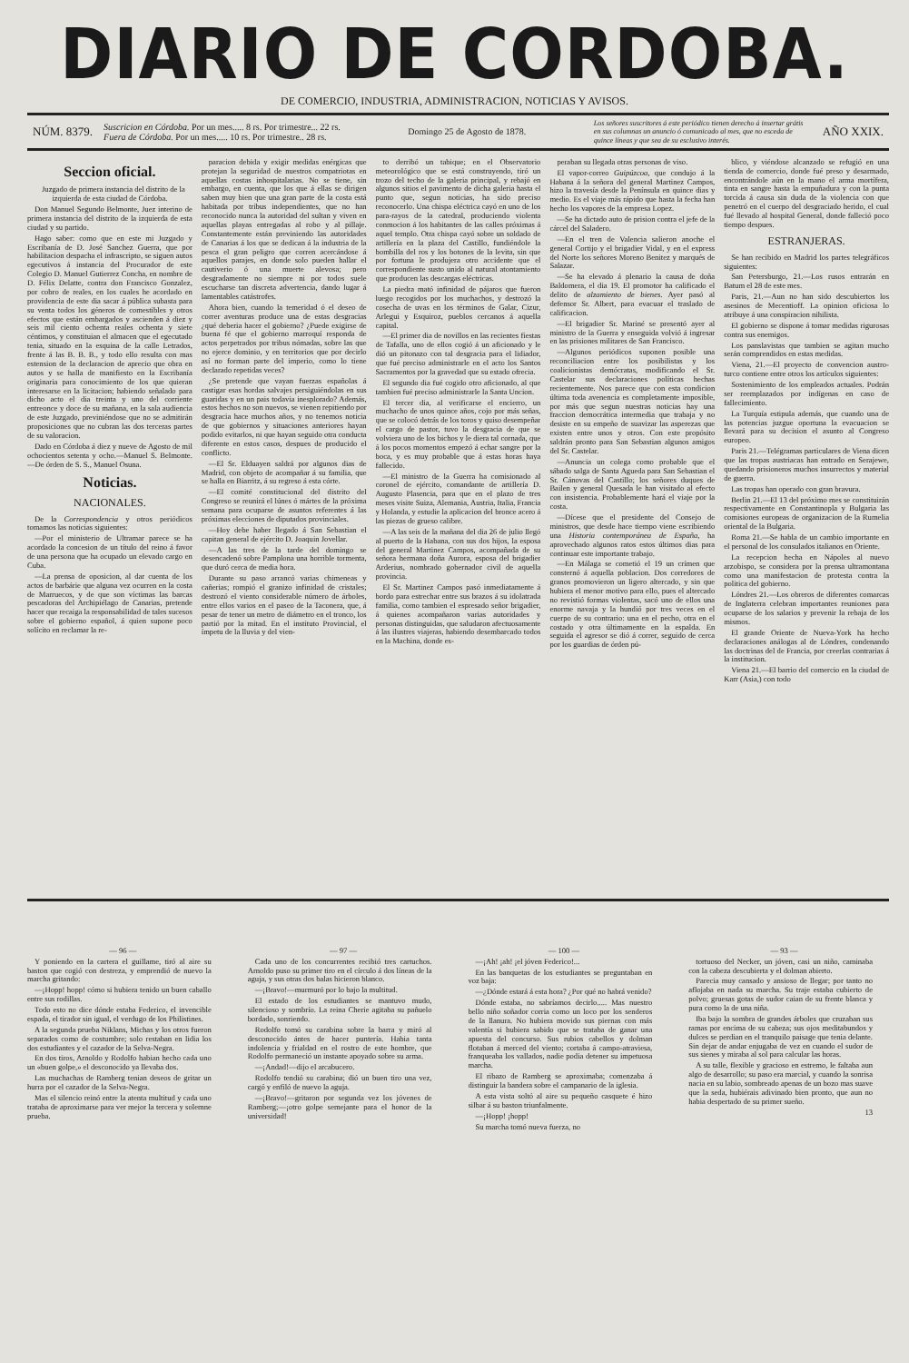DIARIO DE CORDOBA.
DE COMERCIO, INDUSTRIA, ADMINISTRACION, NOTICIAS Y AVISOS.
NÚM. 8379.
Suscricion en Córdoba. Por un mes..... 8 rs. Por trimestre... 22 rs.
Fuera de Córdoba. Por un mes..... 10 rs. Por trimestre.. 28 rs.
Domingo 25 de Agosto de 1878.
Los señores suscritores á este periódico tienen derecho á insertar grátis en sus columnas un anuncio ó comunicado al mes, que no esceda de quince líneas y que sea de su esclusivo interés.
AÑO XXIX.
Seccion oficial.
Juzgado de primera instancia del distrito de la izquierda de esta ciudad de Córdoba.
Don Manuel Segundo Belmonte, Juez interino de primera instancia del distrito de la izquierda de esta ciudad y su partido.
Hago saber: como que en este mi Juzgado y Escribanía de D. José Sanchez Guerra, que por habilitacion despacha el infrascripto, se siguen autos egecutivos á instancia del Procurador de este Colegio D. Manuel Gutierrez Concha, en nombre de D. Félix Delatte, contra don Francisco Gonzalez, por cobro de reales, en los cuales he acordado en providencia de este dia sacar á pública subasta para su venta todos los géneros de comestibles y otros efectos que están embargados y ascienden á diez y seis mil ciento ochenta reales ochenta y siete céntimos, y constituian el almacen que el egecutado tenia, situado en la esquina de la calle Letrados, frente á las B. B. B., y todo ello resulta con mas estension de la declaracion de aprecio que obra en autos y se halla de manifiesto en la Escribanía originaria para conocimiento de los que quieran interesarse en la licitacion; habiendo señalado para dicho acto el dia treinta y uno del corriente entreonce y doce de su mañana, en la sala audiencia de este Juzgado, previniéndose que no se admitirán proposiciones que no cubran las dos terceras partes de su valoracion.
Dado en Córdoba á diez y nueve de Agosto de mil ochocientos setenta y ocho.—Manuel S. Belmonte.—De órden de S. S., Manuel Osuna.
Noticias.
NACIONALES.
De la Correspondencia y otros periódicos tomamos las noticias siguientes:
—Por el ministerio de Ultramar parece se ha acordado la concesion de un título del reino á favor de una persona que ha ocupado un elevado cargo en Cuba.
—La prensa de oposicion, al dar cuenta de los actos de barbárie que alguna vez ocurren en la costa de Marruecos, y de que son víctimas las barcas pescadoras del Archipiélago de Canarias, pretende hacer que recaiga la responsabilidad de tales sucesos sobre el gobierno español, á quien supone poco solícito en reclamar la re-
paracion debida y exigir medidas enérgicas que protejan la seguridad de nuestros compatriotas en aquellas costas inhospitalarias. No se tiene, sin embargo, en cuenta, que los que á ellas se dirigen saben muy bien que una gran parte de la costa está habitada por tribus independientes, que no han reconocido nunca la autoridad del sultan y viven en aquellas playas entregadas al robo y al pillaje. Constantemente están previniendo las autoridades de Canarias á los que se dedican á la industria de la pesca el gran peligro que corren acercándose á aquellos parajes, en donde solo pueden hallar el cautiverio ó una muerte alevosa; pero desgradamente no siempre ni por todos suele escucharse tan discreta advertencia, dando lugar á lamentables catástrofes.
Ahora bien, cuando la temeridad ó el deseo de correr aventuras produce una de estas desgracias ¿qué deberia hacer el gobierno? ¿Puede exigirse de buena fé que el gobierno marroquí responda de actos perpetrados por tribus nómadas, sobre las que no ejerce dominio, y en territorios que por decirlo así no forman parte del imperio, como lo tiene declarado repetidas veces?
¿Se pretende que vayan fuerzas españolas á castigar esas hordas salvajes persiguiéndolas en sus guaridas y en un pais todavia inesplorado? Además, estos hechos no son nuevos, se vienen repitiendo por desgracia hace muchos años, y no tenemos noticia de que gobiernos y situaciones anteriores hayan podido evitarlos, ni que hayan seguido otra conducta diferente en estos casos, despues de producido el conflicto.
—El Sr. Elduayen saldrá por algunos dias de Madrid, con objeto de acompañar á su familia, que se halla en Biarritz, á su regreso á esta córte.
—El comité constitucional del distrito del Congreso se reunirá el lúnes ó mártes de la próxima semana para ocuparse de asuntos referentes á las próximas elecciones de diputados provinciales.
—Hoy debe haber llegado á San Sebastian el capitan general de ejército D. Joaquin Jovellar.
—A las tres de la tarde del domingo se desencadenó sobre Pamplona una horrible tormenta, que duró cerca de media hora.
Durante su paso arrancó varias chimeneas y cañerias; rompió el granizo infinidad de cristales; destrozó el viento considerable número de árboles, entre ellos varios en el paseo de la Taconera, que, á pesar de tener un metro de diámetro en el tronco, los partió por la mitad. En el instituto Provincial, el ímpetu de la lluvia y del vien-
to derribó un tabique; en el Observatorio meteorológico que se está construyendo, tiró un trozo del techo de la galeria principal, y rebajó en algunos sitios el pavimento de dicha galeria hasta el punto que, segun noticias, ha sido preciso reconocerlo. Una chispa eléctrica cayó en uno de los para-rayos de la catedral, produciendo violenta conmocion á los habitantes de las calles próximas á aquel templo. Otra chispa cayó sobre un soldado de artillería en la plaza del Castillo, fundiéndole la bombilla del ros y los botones de la levita, sin que por fortuna le produjera otro accidente que el correspondiente susto unido al natural atontamiento que producen las descargas eléctricas.
La piedra mató infinidad de pájaros que fueron luego recogidos por los muchachos, y destrozó la cosecha de uvas en los términos de Galar, Cizur, Arlegui y Esquiroz, pueblos cercanos á aquella capital.
—El primer dia de novillos en las recientes fiestas de Tafalla, uno de ellos cogió á un aficionado y le dió un pitonazo con tal desgracia para el lidiador, que fué preciso administrarle en el acto los Santos Sacramentos por la gravedad que su estado ofrecia.
El segundo dia fué cogido otro aficionado, al que tambien fué preciso administrarle la Santa Uncion.
El tercer dia, al verificarse el encierro, un muchacho de unos quince años, cojo por más señas, que se colocó detrás de los toros y quiso desempeñar el cargo de pastor, tuvo la desgracia de que se volviera uno de los bichos y le diera tal cornada, que á los pocos momentos empezó á echar sangre por la boca, y es muy probable que á estas horas haya fallecido.
—El ministro de la Guerra ha comisionado al coronel de ejército, comandante de artillería D. Augusto Plasencia, para que en el plazo de tres meses visite Suiza, Alemania, Austria, Italia, Francia y Holanda, y estudie la aplicacion del bronce acero á las piezas de grueso calibre.
—A las seis de la mañana del dia 26 de julio llegó al puerto de la Habana, con sus dos hijos, la esposa del general Martinez Campos, acompañada de su señora hermana doña Aurora, esposa del brigadier Arderius, nombrado gobernador civil de aquella provincia.
El Sr. Martinez Campos pasó inmediatamente á bordo para estrechar entre sus brazos á su idolatrada familia, como tambien el espresado señor brigadier, á quienes acompañaron varias autoridades y personas distinguidas, que saludaron afectuosamente á las ilustres viajeras, habiendo desembarcado todos en la Machina, donde es-
peraban su llegada otras personas de viso.
El vapor-correo Guipúzcoa, que condujo á la Habana á la señora del general Martinez Campos, hizo la travesía desde la Península en quince dias y medio. Es el viaje más rápido que hasta la fecha han hecho los vapores de la empresa Lopez.
—Se ha dictado auto de prision contra el jefe de la cárcel del Saladero.
—En el tren de Valencia salieron anoche el general Cortijo y el brigadier Vidal, y en el express del Norte los señores Moreno Benitez y marqués de Salazar.
—Se ha elevado á plenario la causa de doña Baldomera, el dia 19. El promotor ha calificado el delito de alzamiento de bienes. Ayer pasó al defensor Sr. Albert, para evacuar el traslado de calificacion.
—El brigadier Sr. Mariné se presentó ayer al ministro de la Guerra y enseguida volvió á ingresar en las prisiones militares de San Francisco.
—Algunos periódicos suponen posible una reconciliacion entre los posibilistas y los coalicionistas demócratas, modificando el Sr. Castelar sus declaraciones políticas hechas recientemente. Nos parece que con esta condicion última toda avenencia es completamente imposible, por más que segun nuestras noticias hay una fraccion democrática intermedia que trabaja y no desiste en su empeño de suavizar las asperezas que existen entre unos y otros. Con este propósito saldrán pronto para San Sebastian algunos amigos del Sr. Castelar.
—Anuncia un colega como probable que el sábado salga de Santa Agueda para San Sebastian el Sr. Cánovas del Castillo; los señores duques de Bailen y general Quesada le han visitado al efecto con insistencia. Probablemente hará el viaje por la costa.
—Dícese que el presidente del Consejo de ministros, que desde hace tiempo viene escribiendo una Historia contemporánea de España, ha aprovechado algunos ratos estos últimos dias para continuar este importante trabajo.
—En Málaga se cometió el 19 un crímen que consternó á aquella poblacion. Dos corredores de granos promovieron un ligero altercado, y sin que hubiera el menor motivo para ello, pues el altercado no revistió formas violentas, sacó uno de ellos una enorme navaja y la hundió por tres veces en el cuerpo de su contrario: una en el pecho, otra en el costado y otra últimamente en la espalda. En seguida el agresor se dió á correr, seguido de cerca por los guardias de órden pú-
blico, y viéndose alcanzado se refugió en una tienda de comercio, donde fué preso y desarmado, encontrándole aún en la mano el arma mortífera, tinta en sangre hasta la empuñadura y con la punta torcida á causa sin duda de la violencia con que penetró en el cuerpo del desgraciado herido, el cual fué llevado al hospital General, donde falleció poco tiempo despues.
ESTRANJERAS.
Se han recibido en Madrid los partes telegráficos siguientes:
San Petersburgo, 21.—Los rusos entrarán en Batum el 28 de este mes.
Paris, 21.—Aun no han sido descubiertos los asesinos de Mecentioff. La opinion oficiosa lo atribuye á una conspiracion nihilista.
El gobierno se dispone á tomar medidas rigurosas contra sus enemigos.
Los panslavistas que tambien se agitan mucho serán comprendidos en estas medidas.
Viena, 21.—El proyecto de convencion austro-turco contiene entre otros los artículos siguientes:
Sostenimiento de los empleados actuales. Podrán ser reemplazados por indígenas en caso de fallecimiento.
La Turquía estipula además, que cuando una de las potencias juzgue oportuna la evacuacion se llevará para su decision el asunto al Congreso europeo.
Paris 21.—Telégramas particulares de Viena dicen que las tropas austriacas han entrado en Serajewe, quedando prisioneros muchos insurrectos y material de guerra.
Las tropas han operado con gran bravura.
Berlin 21.—El 13 del próximo mes se constituirán respectivamente en Constantinopla y Bulgaria las comisiones europeas de organizacion de la Rumelia oriental de la Bulgaria.
Roma 21.—Se habla de un cambio importante en el personal de los consulados italianos en Oriente.
La recepcion hecha en Nápoles al nuevo arzobispo, se considera por la prensa ultramontana como una manifestacion de protesta contra la politica del gobierno.
Lóndres 21.—Los obreros de diferentes comarcas de Inglaterra celebran importantes reuniones para ocuparse de los salarios y prevenir la rebaja de los mismos.
El grande Oriente de Nueva-York ha hecho declaraciones análogas al de Lóndres, condenando las doctrinas del de Francia, por creerlas contrarias á la institucion.
Viena 21.—El barrio del comercio en la ciudad de Karr (Asia,) con todo
— 96 —
Y poniendo en la cartera el guillame, tiró al aire su baston que cogió con destreza, y emprendió de nuevo la marcha gritando:
—¡Hopp! hopp! cómo si hubiera tenido un buen caballo entre sus rodillas.
Todo esto no dice dónde estaba Federico, el invencible espada, el tirador sin igual, el verdugo de los Philistines.
A la segunda prueba Niklans, Michas y los otros fueron separados como de costumbre; solo restaban en lidia los dos estudiantes y el cazador de la Selva-Negra.
En dos tiros, Arnoldo y Rodolfo habian hecho cada uno un «buen golpe,» el desconocido ya llevaba dos.
Las muchachas de Ramberg tenian deseos de gritar un hurra por el cazador de la Selva-Negra.
Mas el silencio reinó entre la atenta multitud y cada uno trataba de aproximarse para ver mejor la tercera y solemne prueba.
— 97 —
Cada uno de los concurrentes recibió tres cartuchos. Arnoldo puso su primer tiro en el círculo á dos líneas de la aguja, y sus otras dos balas hicieron blanco.
—¡Bravo!—murmuró por lo bajo la multitud.
El estado de los estudiantes se mantuvo mudo, silencioso y sombrío. La reina Cherie agitaba su pañuelo bordado, sonriendo.
Rodolfo tomó su carabina sobre la barra y miró al desconocido ántes de hacer puntería. Habia tanta indolencia y frialdad en el rostro de este hombre, que Rodolfo permaneció un instante apoyado sobre su arma.
—¡Andad!—dijo el arcabucero.
Rodolfo tendió su carabina; dió un buen tiro una vez, cargó y enfiló de nuevo la aguja.
—¡Bravo!—gritaron por segunda vez los jóvenes de Ramberg;—¡otro golpe semejante para el honor de la universidad!
— 100 —
—¡Ah! ¡ah! ¡el jóven Federico!...
En las banquetas de los estudiantes se preguntaban en voz baja:
—¿Dónde estará á esta hora? ¿Por qué no habrá venido?
Dónde estaba, no sabríamos decirlo..... Mas nuestro bello niño soñador corria como un loco por los senderos de la llanura. No hubiera movido sus piernas con más valentía si hubiera sabido que se trataba de ganar una apuesta del concurso. Sus rubios cabellos y dolman flotaban á merced del viento; cortaba á campo-atraviesa, franqueaba los vallados, nadie podia detener su impetuosa marcha.
El ribazo de Ramberg se aproximaba; comenzaba á distinguir la bandera sobre el campanario de la iglesia.
A esta vista soltó al aire su pequeño casquete é hizo silbar á su baston triunfalmente.
—¡Hopp! ¡hopp!
Su marcha tomó nueva fuerza, no
— 93 —
tortuoso del Necker, un jóven, casi un niño, caminaba con la cabeza descubierta y el dolman abierto.
Parecia muy cansado y ansioso de llegar; por tanto no aflojaba en nada su marcha. Su traje estaba cubierto de polvo; gruesas gotas de sudor caian de su frente blanca y pura como la de una niña.
Iba bajo la sombra de grandes árboles que cruzaban sus ramas por encima de su cabeza; sus ojos meditabundos y dulces se perdian en el tranquilo paisage que tenia delante. Sin dejar de andar enjugaba de vez en cuando el sudor de sus sienes y miraba al sol para calcular las horas.
A su talle, flexible y gracioso en estremo, le faltaba aun algo de desarrollo; su paso era marcial, y cuando la sonrisa nacia en su labio, sombreado apenas de un bozo mas suave que la seda, hubiérais adivinado bien pronto, que aun no habia despertado de su primer sueño.
13